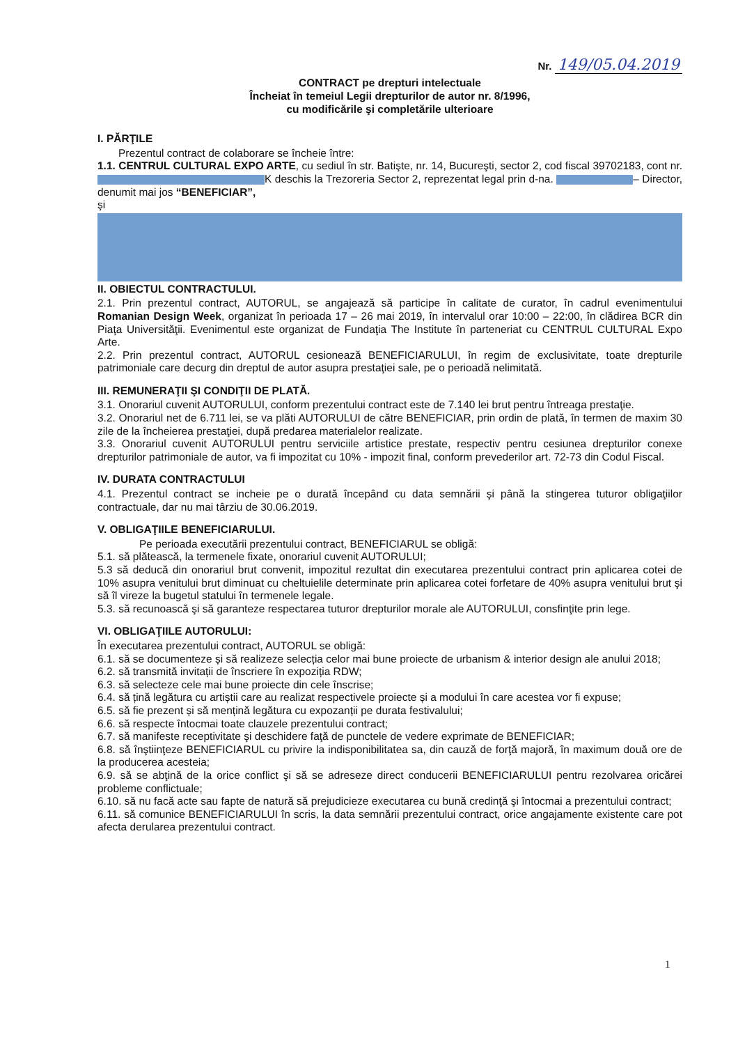Nr. 149/05.04.2019
CONTRACT pe drepturi intelectuale
Încheiat în temeiul Legii drepturilor de autor nr. 8/1996,
cu modificările şi completările ulterioare
I. PĂRŢILE
Prezentul contract de colaborare se încheie între:
1.1. CENTRUL CULTURAL EXPO ARTE, cu sediul în str. Batişte, nr. 14, Bucureşti, sector 2, cod fiscal 39702183, cont nr. K deschis la Trezoreria Sector 2, reprezentat legal prin d-na. – Director, denumit mai jos “BENEFICIAR”,
şi
II. OBIECTUL CONTRACTULUI.
2.1. Prin prezentul contract, AUTORUL, se angajează să participe în calitate de curator, în cadrul evenimentului Romanian Design Week, organizat în perioada 17 – 26 mai 2019, în intervalul orar 10:00 – 22:00, în clădirea BCR din Piaţa Universităţii. Evenimentul este organizat de Fundaţia The Institute în parteneriat cu CENTRUL CULTURAL Expo Arte.
2.2. Prin prezentul contract, AUTORUL cesionează BENEFICIARULUI, în regim de exclusivitate, toate drepturile patrimoniale care decurg din dreptul de autor asupra prestaţiei sale, pe o perioadă nelimitată.
III. REMUNERAŢII ŞI CONDIŢII DE PLATĂ.
3.1. Onorariul cuvenit AUTORULUI, conform prezentului contract este de 7.140 lei brut pentru întreaga prestaţie.
3.2. Onorariul net de 6.711 lei, se va plăti AUTORULUI de către BENEFICIAR, prin ordin de plată, în termen de maxim 30 zile de la încheierea prestaţiei, după predarea materialelor realizate.
3.3. Onorariul cuvenit AUTORULUI pentru serviciile artistice prestate, respectiv pentru cesiunea drepturilor conexe drepturilor patrimoniale de autor, va fi impozitat cu 10% - impozit final, conform prevederilor art. 72-73 din Codul Fiscal.
IV. DURATA CONTRACTULUI
4.1. Prezentul contract se incheie pe o durată începând cu data semnării şi până la stingerea tuturor obligaţiilor contractuale, dar nu mai târziu de 30.06.2019.
V. OBLIGAŢIILE BENEFICIARULUI.
Pe perioada executării prezentului contract, BENEFICIARUL se obligă:
5.1. să plătească, la termenele fixate, onorariul cuvenit AUTORULUI;
5.3 să deducă din onorariul brut convenit, impozitul rezultat din executarea prezentului contract prin aplicarea cotei de 10% asupra venitului brut diminuat cu cheltuielile determinate prin aplicarea cotei forfetare de 40% asupra venitului brut şi să îl vireze la bugetul statului în termenele legale.
5.3. să recunoască şi să garanteze respectarea tuturor drepturilor morale ale AUTORULUI, consfinţite prin lege.
VI. OBLIGAŢIILE AUTORULUI:
În executarea prezentului contract, AUTORUL se obligă:
6.1. să se documenteze și să realizeze selecția celor mai bune proiecte de urbanism & interior design ale anului 2018;
6.2. să transmită invitații de înscriere în expoziția RDW;
6.3. să selecteze cele mai bune proiecte din cele înscrise;
6.4. să țină legătura cu artiștii care au realizat respectivele proiecte și a modului în care acestea vor fi expuse;
6.5. să fie prezent și să mențină legătura cu expozanții pe durata festivalului;
6.6. să respecte întocmai toate clauzele prezentului contract;
6.7. să manifeste receptivitate şi deschidere faţă de punctele de vedere exprimate de BENEFICIAR;
6.8. să înştiinţeze BENEFICIARUL cu privire la indisponibilitatea sa, din cauză de forţă majoră, în maximum două ore de la producerea acesteia;
6.9. să se abţină de la orice conflict şi să se adreseze direct conducerii BENEFICIARULUI pentru rezolvarea oricărei probleme conflictuale;
6.10. să nu facă acte sau fapte de natură să prejudicieze executarea cu bună credinţă şi întocmai a prezentului contract;
6.11. să comunice BENEFICIARULUI în scris, la data semnării prezentului contract, orice angajamente existente care pot afecta derularea prezentului contract.
1